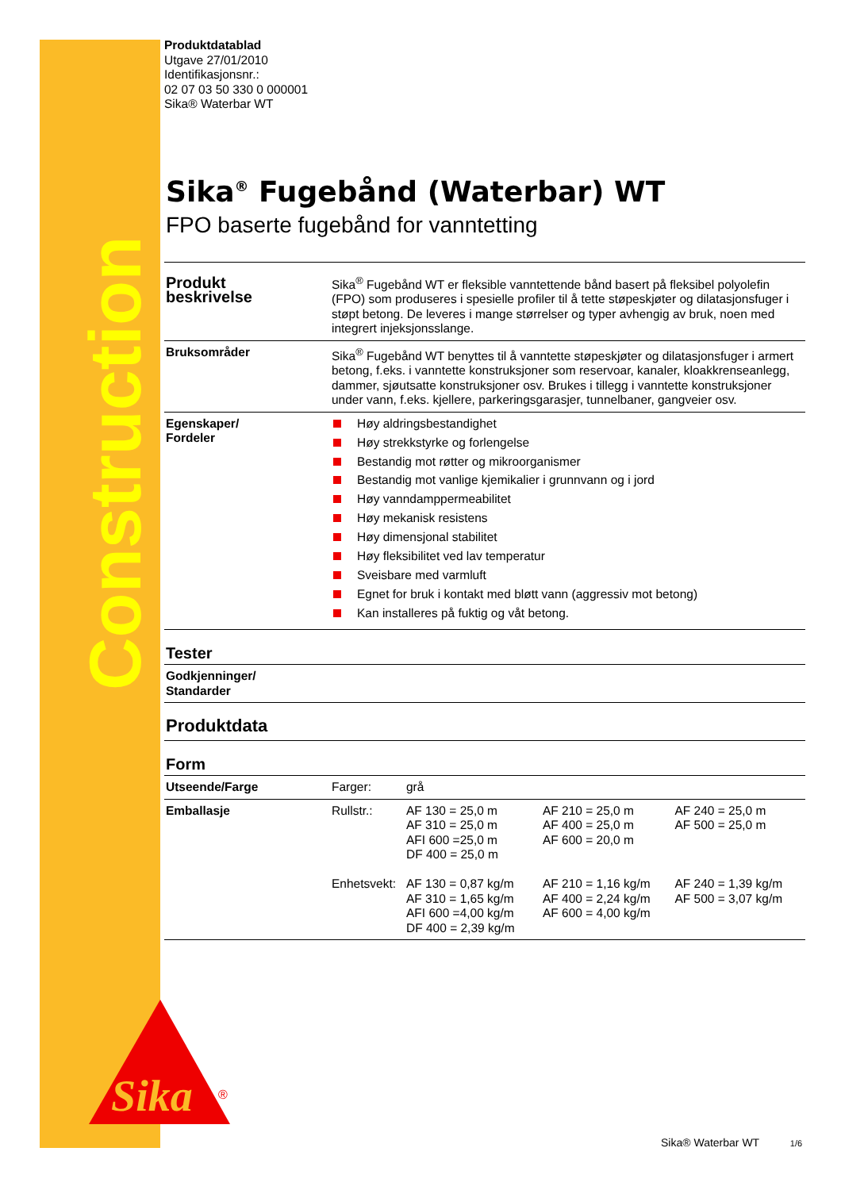Construction
Sika
®
Produktdatablad
Utgave 27/01/2010
Identifikasjonsnr.:
02 07 03 50 330 0 000001
Sika® Waterbar WT
Sika<sup>®</sup> Fugebånd (Waterbar) WT
FPO baserte fugebånd for vanntetting
| Produkt beskrivelse | Sika<sup>®</sup> Fugebånd WT er fleksible vanntettende bånd basert på fleksibel polyolefin (FPO) som produseres i spesielle profiler til å tette støpeskjøter og dilatasjonsfuger i støpt betong. De leveres i mange størrelser og typer avhengig av bruk, noen med integrert injeksjonsslange. | | | |
| Bruksområder | Sika<sup>®</sup> Fugebånd WT benyttes til å vanntette støpeskjøter og dilatasjonsfuger i armert betong, f.eks. i vanntette konstruksjoner som reservoar, kanaler, kloakkrenseanlegg, dammer, sjøutsatte konstruksjoner osv. Brukes i tillegg i vanntette konstruksjoner under vann, f.eks. kjellere, parkeringsgarasjer, tunnelbaner, gangveier osv. | | | |
| Egenskaper/ Fordeler | Høy aldringsbestandighet Høy strekkstyrke og forlengelse Bestandig mot røtter og mikroorganismer Bestandig mot vanlige kjemikalier i grunnvann og i jord Høy vanndamppermeabilitet Høy mekanisk resistens Høy dimensjonal stabilitet Høy fleksibilitet ved lav temperatur Sveisbare med varmluft Egnet for bruk i kontakt med bløtt vann (aggressiv mot betong) Kan installeres på fuktig og våt betong. | | | |
| Tester | | | | |
| Godkjenninger/ Standarder | | | | |
| Produktdata | | | | |
| Form | | | | |
| Utseende/Farge | Farger: | grå | | |
| Emballasje | Rullstr.: Enhetsvekt: | AF 130 = 25,0 m AF 310 = 25,0 m AFI 600 =25,0 m DF 400 = 25,0 m AF 130 = 0,87 kg/m AF 310 = 1,65 kg/m AFI 600 =4,00 kg/m DF 400 = 2,39 kg/m | AF 210 = 25,0 m AF 400 = 25,0 m AF 600 = 20,0 m AF 210 = 1,16 kg/m AF 400 = 2,24 kg/m AF 600 = 4,00 kg/m | AF 240 = 25,0 m AF 500 = 25,0 m AF 240 = 1,39 kg/m AF 500 = 3,07 kg/m |
Sika® Waterbar WT 1/6